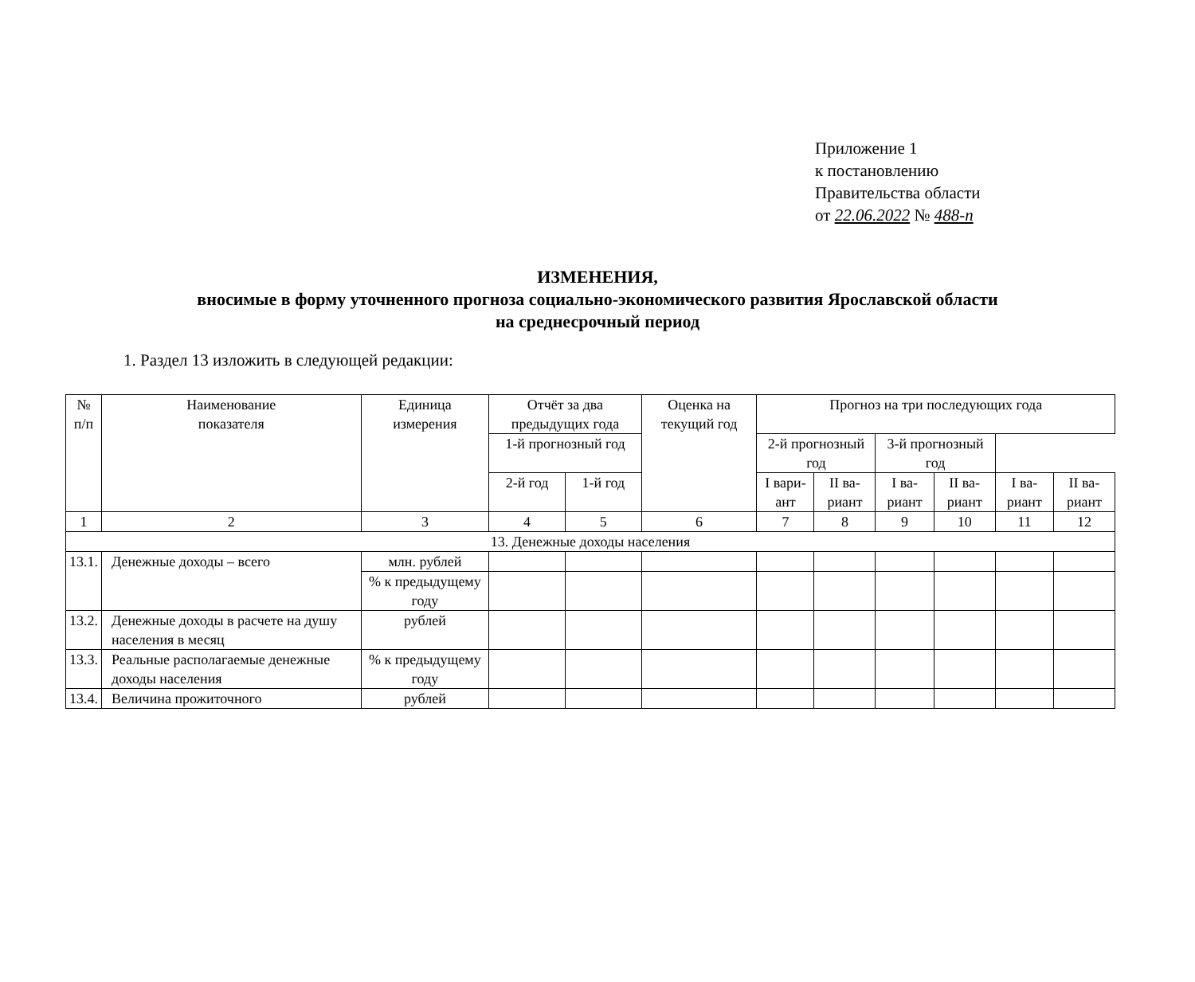Приложение 1
к постановлению
Правительства области
от 22.06.2022 № 488-п
ИЗМЕНЕНИЯ,
вносимые в форму уточненного прогноза социально-экономического развития Ярославской области
на среднесрочный период
1. Раздел 13 изложить в следующей редакции:
| № п/п | Наименование показателя | Единица измерения | Отчёт за два предыдущих года | | Оценка на текущий год | Прогноз на три последующих года | | | | | |
| --- | --- | --- | --- | --- | --- | --- | --- | --- | --- | --- | --- |
| | | | | | | 1-й прогнозный год | | 2-й прогнозный год | | 3-й прогнозный год | |
| | | | 2-й год | 1-й год | | I вари-ант | II ва-риант | I ва-риант | II ва-риант | I ва-риант | II ва-риант |
| 1 | 2 | 3 | 4 | 5 | 6 | 7 | 8 | 9 | 10 | 11 | 12 |
| 13. Денежные доходы населения | | | | | | | | | | | |
| 13.1. | Денежные доходы – всего | млн. рублей | | | | | | | | | |
| | | % к предыдущему году | | | | | | | | | |
| 13.2. | Денежные доходы в расчете на душу населения в месяц | рублей | | | | | | | | | |
| 13.3. | Реальные располагаемые денежные доходы населения | % к предыдущему году | | | | | | | | | |
| 13.4. | Величина прожиточного | рублей | | | | | | | | | |